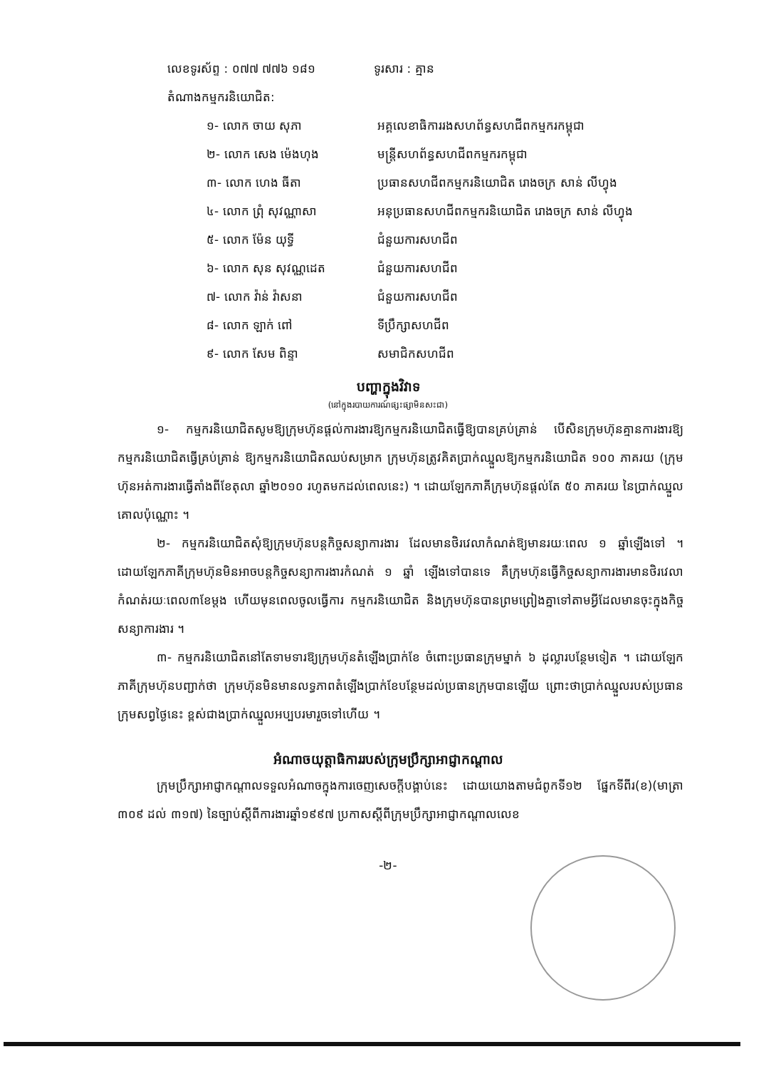លេខទូរស័ព្ទ : ០៧៧ ៧៧៦ ១៨១ ទូរសារ : គ្មាន
តំណាងកម្មករនិយោជិត:
១- លោក ចាយ សុភា
អគ្គលេខាធិការរងសហព័ន្ធសហជីពកម្មករកម្ពុជា
២- លោក សេង ម៉េងហុង
មន្ត្រីសហព័ន្ធសហជីពកម្មករកម្ពុជា
៣- លោក ហេង ធីតា
ប្រធានសហជីពកម្មករនិយោជិត រោងចក្រ សាន់ លីហ្វុង
៤- លោក ព្រុំ សុវណ្ណាសា
អនុប្រធានសហជីពកម្មករនិយោជិត រោងចក្រ សាន់ លីហ្វុង
៥- លោក ម៉ែន យុទ្ធី ជំនួយការសហជីព
៦- លោក សុន សុវណ្ណដេត ជំនួយការសហជីព
៧- លោក វ៉ាន់ វ៉ាសនា ជំនួយការសហជីព
៨- លោក ឡាក់ ពៅ ទីប្រឹក្សាសហជីព
៩- លោក សែម ពិន្ទា សមាជិកសហជីព
បញ្ហាក្នុងវិវាទ
(នៅក្នុងរបាយការណ៍ផ្សះផ្សាមិនសះជា)
១- កម្មករនិយោជិតសូមឱ្យក្រុមហ៊ុនផ្តល់ការងារឱ្យកម្មករនិយោជិតធ្វើឱ្យបានគ្រប់គ្រាន់ បើសិនក្រុមហ៊ុនគ្មានការងារឱ្យកម្មករនិយោជិតធ្វើគ្រប់គ្រាន់ ឱ្យកម្មករនិយោជិតឈប់សម្រាក ក្រុមហ៊ុនត្រូវគិតប្រាក់ឈ្នួលឱ្យកម្មករនិយោជិត ១០០ ភាគរយ (ក្រុមហ៊ុនអត់ការងារធ្វើតាំងពីខែតុលា ឆ្នាំ២០១០ រហូតមកដល់ពេលនេះ) ។ ដោយឡែកភាគីក្រុមហ៊ុនផ្តល់តែ ៥០ ភាគរយ នៃប្រាក់ឈ្នួលគោលប៉ុណ្ណោះ ។
២- កម្មករនិយោជិតសុំឱ្យក្រុមហ៊ុនបន្តកិច្ចសន្យាការងារ ដែលមានថិរវេលាកំណត់ឱ្យមានរយៈពេល ១ ឆ្នាំឡើងទៅ ។ ដោយឡែកភាគីក្រុមហ៊ុនមិនអាចបន្តកិច្ចសន្យាការងារកំណត់ ១ ឆ្នាំ ឡើងទៅបានទេ គឺក្រុមហ៊ុនធ្វើកិច្ចសន្យាការងារមានថិរវេលាកំណត់រយៈពេល៣ខែម្តង ហើយមុនពេលចូលធ្វើការ កម្មករនិយោជិត និងក្រុមហ៊ុនបានព្រមព្រៀងគ្នាទៅតាមអ្វីដែលមានចុះក្នុងកិច្ចសន្យាការងារ ។
៣- កម្មករនិយោជិតនៅតែទាមទារឱ្យក្រុមហ៊ុនតំឡើងប្រាក់ខែ ចំពោះប្រធានក្រុមម្នាក់ ៦ ដុល្លារបន្ថែមទៀត ។ ដោយឡែកភាគីក្រុមហ៊ុនបញ្ជាក់ថា ក្រុមហ៊ុនមិនមានលទ្ធភាពតំឡើងប្រាក់ខែបន្ថែមដល់ប្រធានក្រុមបានឡើយ ព្រោះថាប្រាក់ឈ្នួលរបស់ប្រធានក្រុមសព្វថ្ងៃនេះ ខ្ពស់ជាងប្រាក់ឈ្នួលអប្បបរមារួចទៅហើយ ។
អំណាចយុត្តាធិការរបស់ក្រុមប្រឹក្សាអាជ្ញាកណ្តាល
ក្រុមប្រឹក្សាអាជ្ញាកណ្តាលទទួលអំណាចក្នុងការចេញសេចក្តីបង្គាប់នេះ ដោយយោងតាមជំពូកទី១២ ផ្នែកទីពីរ(ខ)(មាត្រា ៣០៩ ដល់ ៣១៧) នៃច្បាប់ស្តីពីការងារឆ្នាំ១៩៩៧ ប្រកាសស្តីពីក្រុមប្រឹក្សាអាជ្ញាកណ្តាលលេខ
-២-